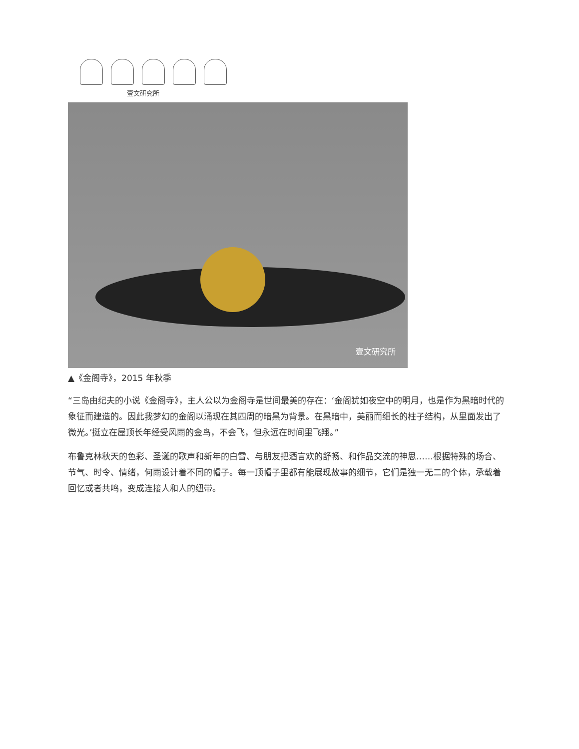壹文研究所
壹文研究所
▲《金阁寺》，2015 年秋季
“三岛由纪夫的小说《金阁寺》，主人公以为金阁寺是世间最美的存在：‘金阁犹如夜空中的明月，也是作为黑暗时代的象征而建造的。因此我梦幻的金阁以涌现在其四周的暗黑为背景。在黑暗中，美丽而细长的柱子结构，从里面发出了微光。’挺立在屋顶长年经受风雨的金鸟，不会飞，但永远在时间里飞翔。”
布鲁克林秋天的色彩、圣诞的歌声和新年的白雪、与朋友把酒言欢的舒畅、和作品交流的神思……根据特殊的场合、节气、时令、情绪，何雨设计着不同的帽子。每一顶帽子里都有能展现故事的细节，它们是独一无二的个体，承载着回忆或者共鸣，变成连接人和人的纽带。